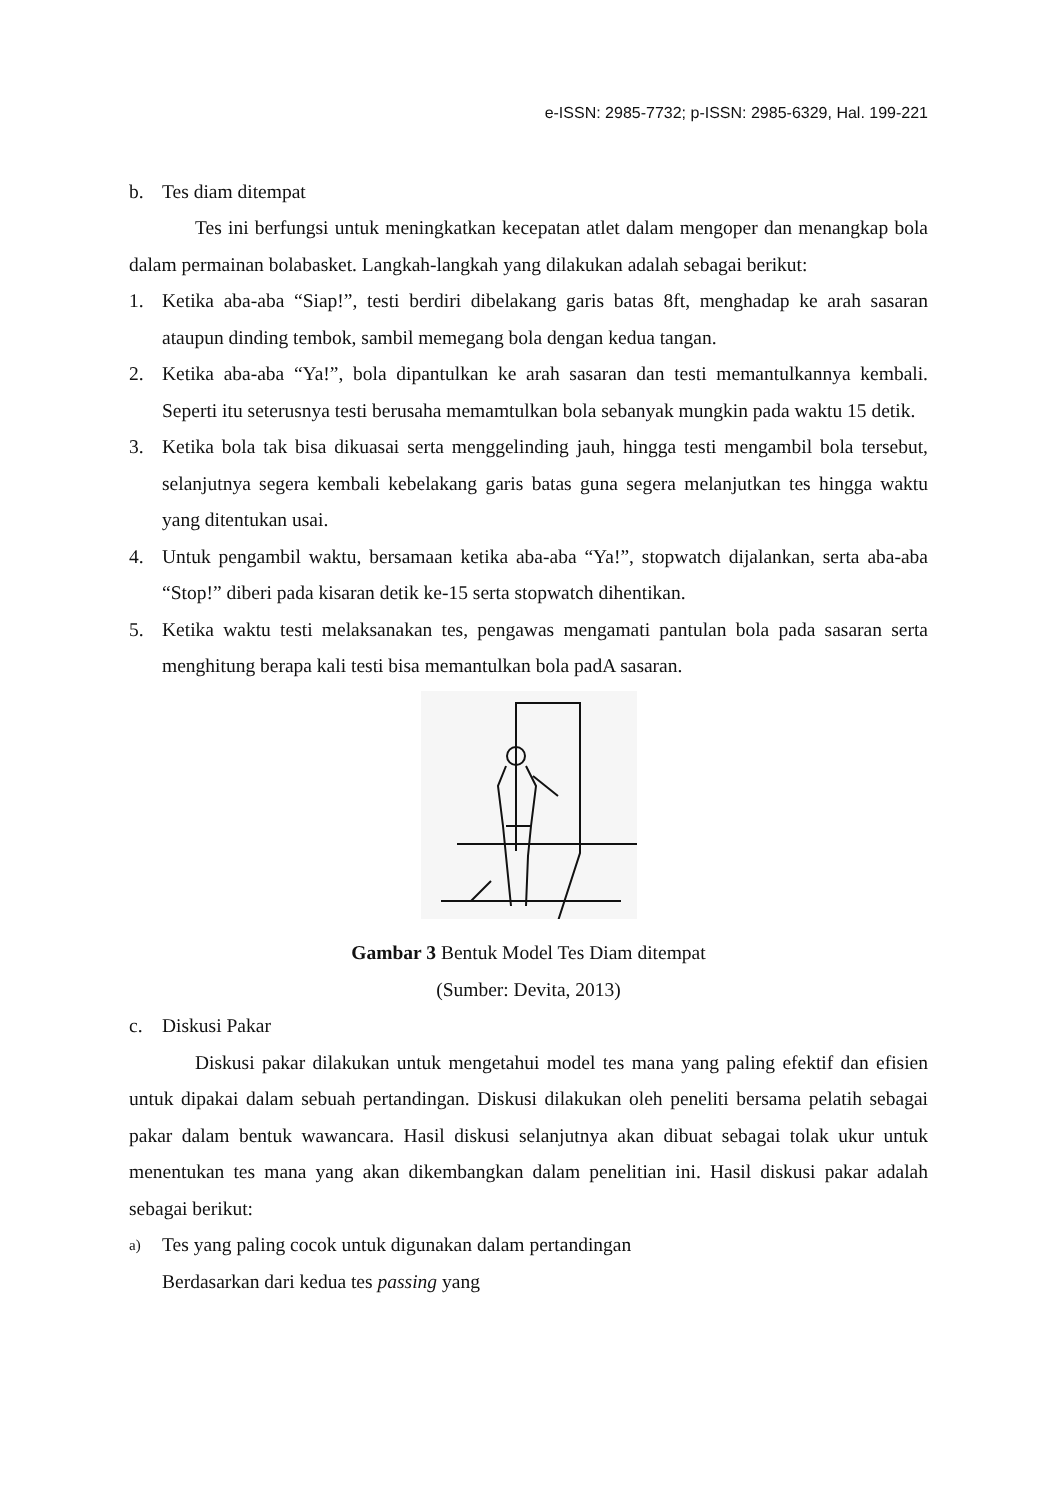e-ISSN: 2985-7732; p-ISSN: 2985-6329, Hal. 199-221
b. Tes diam ditempat
Tes ini berfungsi untuk meningkatkan kecepatan atlet dalam mengoper dan menangkap bola dalam permainan bolabasket. Langkah-langkah yang dilakukan adalah sebagai berikut:
1. Ketika aba-aba “Siap!”, testi berdiri dibelakang garis batas 8ft, menghadap ke arah sasaran ataupun dinding tembok, sambil memegang bola dengan kedua tangan.
2. Ketika aba-aba “Ya!”, bola dipantulkan ke arah sasaran dan testi memantulkannya kembali. Seperti itu seterusnya testi berusaha memamtulkan bola sebanyak mungkin pada waktu 15 detik.
3. Ketika bola tak bisa dikuasai serta menggelinding jauh, hingga testi mengambil bola tersebut, selanjutnya segera kembali kebelakang garis batas guna segera melanjutkan tes hingga waktu yang ditentukan usai.
4. Untuk pengambil waktu, bersamaan ketika aba-aba “Ya!”, stopwatch dijalankan, serta aba-aba “Stop!” diberi pada kisaran detik ke-15 serta stopwatch dihentikan.
5. Ketika waktu testi melaksanakan tes, pengawas mengamati pantulan bola pada sasaran serta menghitung berapa kali testi bisa memantulkan bola padA sasaran.
Gambar 3 Bentuk Model Tes Diam ditempat
(Sumber: Devita, 2013)
c. Diskusi Pakar
Diskusi pakar dilakukan untuk mengetahui model tes mana yang paling efektif dan efisien untuk dipakai dalam sebuah pertandingan. Diskusi dilakukan oleh peneliti bersama pelatih sebagai pakar dalam bentuk wawancara. Hasil diskusi selanjutnya akan dibuat sebagai tolak ukur untuk menentukan tes mana yang akan dikembangkan dalam penelitian ini. Hasil diskusi pakar adalah sebagai berikut:
a)
Tes yang paling cocok untuk digunakan dalam pertandingan
Berdasarkan dari kedua tes passing yang